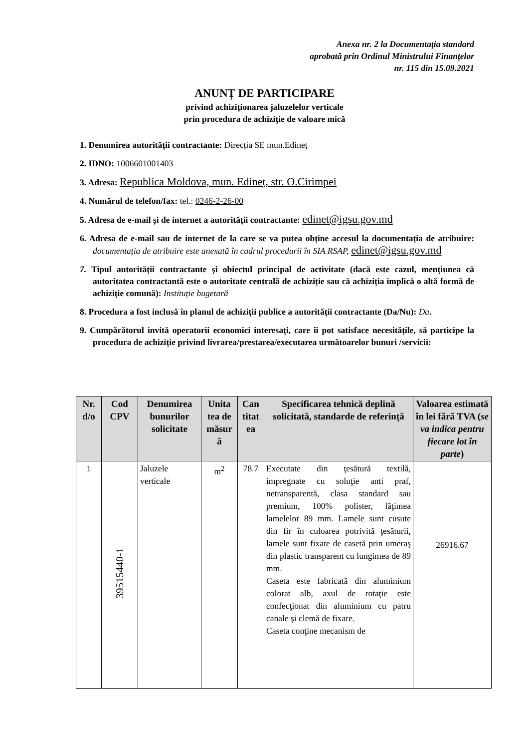Anexa nr. 2 la Documentația standard
aprobată prin Ordinul Ministrului Finanţelor
nr. 115 din 15.09.2021
ANUNȚ DE PARTICIPARE
privind achiziționarea jaluzelelor verticale
prin procedura de achiziţie de valoare mică
1. Denumirea autorității contractante: Direcția SE mun.Edineț
2. IDNO: 1006601001403
3. Adresa: Republica Moldova, mun. Edineț, str. O.Cirimpei
4. Numărul de telefon/fax: tel.: 0246-2-26-00
5. Adresa de e-mail și de internet a autorității contractante: edinet@igsu.gov.md
6. Adresa de e-mail sau de internet de la care se va putea obține accesul la documentația de atribuire: documentația de atribuire este anexată în cadrul procedurii în SIA RSAP, edinet@igsu.gov.md
7. Tipul autorității contractante și obiectul principal de activitate (dacă este cazul, mențiunea că autoritatea contractantă este o autoritate centrală de achiziție sau că achiziția implică o altă formă de achiziție comună): Instituție bugetară
8. Procedura a fost inclusă în planul de achiziții publice a autorității contractante (Da/Nu): Da.
9. Cumpărătorul invită operatorii economici interesați, care îi pot satisface necesitățile, să participe la procedura de achiziție privind livrarea/prestarea/executarea următoarelor bunuri /servicii:
| Nr. d/o | Cod CPV | Denumirea bunurilor solicitate | Unita tea de măsur ă | Can titat ea | Specificarea tehnică deplină solicitată, standarde de referință | Valoarea estimată în lei fără TVA ( se va indica pentru fiecare lot în parte ) |
| --- | --- | --- | --- | --- | --- | --- |
| 1 | 39515440-1 | Jaluzele verticale | m<sup>2</sup> | 78.7 | Executate din ţesătură textilă, impregnate cu soluţie anti praf, netransparentă, clasa standard sau premium, 100% polister, lăţimea lamelelor 89 mm. Lamele sunt cusute din fir în culoarea potrivită ţesăturii, lamele sunt fixate de casetă prin umeraş din plastic transparent cu lungimea de 89 mm. Caseta este fabricată din aluminium colorat alb, axul de rotaţie este confecţionat din aluminium cu patru canale şi clemă de fixare. Caseta conţine mecanism de | 26916.67 |